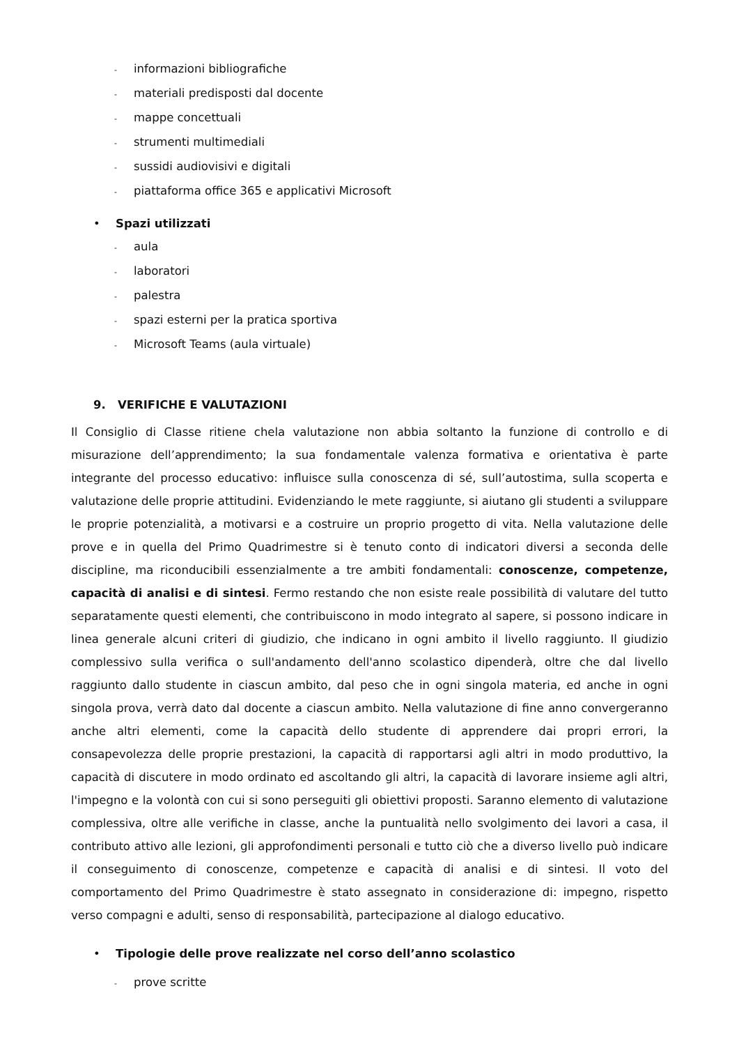- informazioni bibliografiche
- materiali predisposti dal docente
- mappe concettuali
- strumenti multimediali
- sussidi audiovisivi e digitali
- piattaforma office 365 e applicativi Microsoft
• Spazi utilizzati
- aula
- laboratori
- palestra
- spazi esterni per la pratica sportiva
- Microsoft Teams (aula virtuale)
9. VERIFICHE E VALUTAZIONI
Il Consiglio di Classe ritiene chela valutazione non abbia soltanto la funzione di controllo e di misurazione dell’apprendimento; la sua fondamentale valenza formativa e orientativa è parte integrante del processo educativo: influisce sulla conoscenza di sé, sull’autostima, sulla scoperta e valutazione delle proprie attitudini. Evidenziando le mete raggiunte, si aiutano gli studenti a sviluppare le proprie potenzialità, a motivarsi e a costruire un proprio progetto di vita. Nella valutazione delle prove e in quella del Primo Quadrimestre si è tenuto conto di indicatori diversi a seconda delle discipline, ma riconducibili essenzialmente a tre ambiti fondamentali: conoscenze, competenze, capacità di analisi e di sintesi. Fermo restando che non esiste reale possibilità di valutare del tutto separatamente questi elementi, che contribuiscono in modo integrato al sapere, si possono indicare in linea generale alcuni criteri di giudizio, che indicano in ogni ambito il livello raggiunto. Il giudizio complessivo sulla verifica o sull'andamento dell'anno scolastico dipenderà, oltre che dal livello raggiunto dallo studente in ciascun ambito, dal peso che in ogni singola materia, ed anche in ogni singola prova, verrà dato dal docente a ciascun ambito. Nella valutazione di fine anno convergeranno anche altri elementi, come la capacità dello studente di apprendere dai propri errori, la consapevolezza delle proprie prestazioni, la capacità di rapportarsi agli altri in modo produttivo, la capacità di discutere in modo ordinato ed ascoltando gli altri, la capacità di lavorare insieme agli altri, l'impegno e la volontà con cui si sono perseguiti gli obiettivi proposti. Saranno elemento di valutazione complessiva, oltre alle verifiche in classe, anche la puntualità nello svolgimento dei lavori a casa, il contributo attivo alle lezioni, gli approfondimenti personali e tutto ciò che a diverso livello può indicare il conseguimento di conoscenze, competenze e capacità di analisi e di sintesi. Il voto del comportamento del Primo Quadrimestre è stato assegnato in considerazione di: impegno, rispetto verso compagni e adulti, senso di responsabilità, partecipazione al dialogo educativo.
• Tipologie delle prove realizzate nel corso dell’anno scolastico
- prove scritte